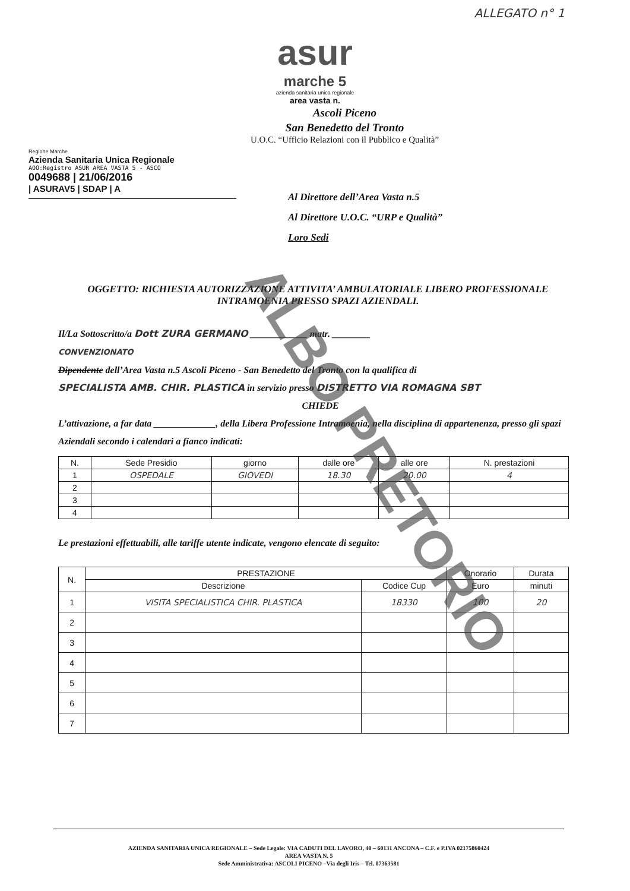ALLEGATO n° 1
asur
marche 5
azienda sanitaria unica regionale
area vasta n.
Ascoli Piceno
San Benedetto del Tronto
U.O.C. “Ufficio Relazioni con il Pubblico e Qualità”
Regione Marche
Azienda Sanitaria Unica Regionale
AOO:Registro ASUR AREA VASTA 5 - ASCO
0049688 | 21/06/2016
| ASURAV5 | SDAP | A
Al Direttore dell’Area Vasta n.5
Al Direttore U.O.C. “URP e Qualità”
Loro Sedi
OGGETTO: RICHIESTA AUTORIZZAZIONE ATTIVITA’ AMBULATORIALE LIBERO PROFESSIONALE INTRAMOENIA PRESSO SPAZI AZIENDALI.
Il/La Sottoscritto/a Dott ZURA GERMANO ____________ matr. ________
CONVENZIONATO
Dipendente dell’Area Vasta n.5 Ascoli Piceno - San Benedetto del Tronto con la qualifica di
SPECIALISTA AMB. CHIR. PLASTICA in servizio presso DISTRETTO VIA ROMAGNA SBT
CHIEDE
L’attivazione, a far data _____________, della Libera Professione Intramoenia, nella disciplina di appartenenza, presso gli spazi Aziendali secondo i calendari a fianco indicati:
| N. | Sede Presidio | giorno | dalle ore | alle ore | N. prestazioni |
| --- | --- | --- | --- | --- | --- |
| 1 | OSPEDALE | GIOVEDI | 18.30 | 20.00 | 4 |
| 2 | | | | | |
| 3 | | | | | |
| 4 | | | | | |
Le prestazioni effettuabili, alle tariffe utente indicate, vengono elencate di seguito:
| N. | PRESTAZIONE | | Onorario | Durata |
| --- | --- | --- | --- | --- |
| | Descrizione | Codice Cup | Euro | minuti |
| 1 | VISITA SPECIALISTICA CHIR. PLASTICA | 18330 | 100 | 20 |
| 2 | | | | |
| 3 | | | | |
| 4 | | | | |
| 5 | | | | |
| 6 | | | | |
| 7 | | | | |
AZIENDA SANITARIA UNICA REGIONALE – Sede Legale: VIA CADUTI DEL LAVORO, 40 – 60131 ANCONA – C.F. e P.IVA 02175860424
AREA VASTA N. 5
Sede Amministrativa: ASCOLI PICENO –Via degli Iris – Tel. 07363581
ALBO PRETORIO